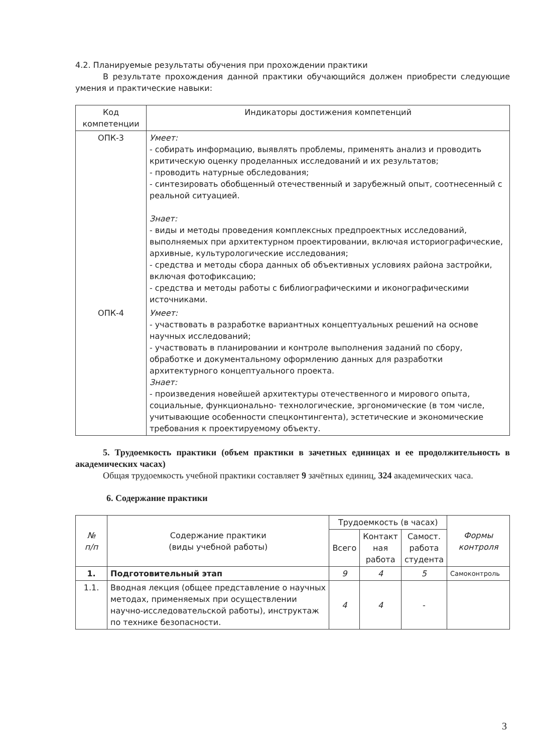4.2. Планируемые результаты обучения при прохождении практики
В результате прохождения данной практики обучающийся должен приобрести следующие умения и практические навыки:
| Код компетенции | Индикаторы достижения компетенций |
| ОПК-3 | Умеет: - собирать информацию, выявлять проблемы, применять анализ и проводить критическую оценку проделанных исследований и их результатов; - проводить натурные обследования; - синтезировать обобщенный отечественный и зарубежный опыт, соотнесенный с реальной ситуацией. Знает: - виды и методы проведения комплексных предпроектных исследований, выполняемых при архитектурном проектировании, включая историографические, архивные, культурологические исследования; - средства и методы сбора данных об объективных условиях района застройки, включая фотофиксацию; - средства и методы работы с библиографическими и иконографическими источниками. |
| ОПК-4 | Умеет: - участвовать в разработке вариантных концептуальных решений на основе научных исследований; - участвовать в планировании и контроле выполнения заданий по сбору, обработке и документальному оформлению данных для разработки архитектурного концептуального проекта. Знает: - произведения новейшей архитектуры отечественного и мирового опыта, социальные, функционально- технологические, эргономические (в том числе, учитывающие особенности спецконтингента), эстетические и экономические требования к проектируемому объекту. |
5. Трудоемкость практики (объем практики в зачетных единицах и ее продолжительность в академических часах)
Общая трудоемкость учебной практики составляет 9 зачётных единиц, 324 академических часа.
6. Содержание практики
| № п/п | Содержание практики (виды учебной работы) | Трудоемкость (в часах) | | | Формы контроля |
| | | Всего | Контакт ная работа | Самост. работа студента | |
| 1. | Подготовительный этап | 9 | 4 | 5 | Самоконтроль |
| 1.1. | Вводная лекция (общее представление о научных методах, применяемых при осуществлении научно-исследовательской работы), инструктаж по технике безопасности. | 4 | 4 | - | |
3